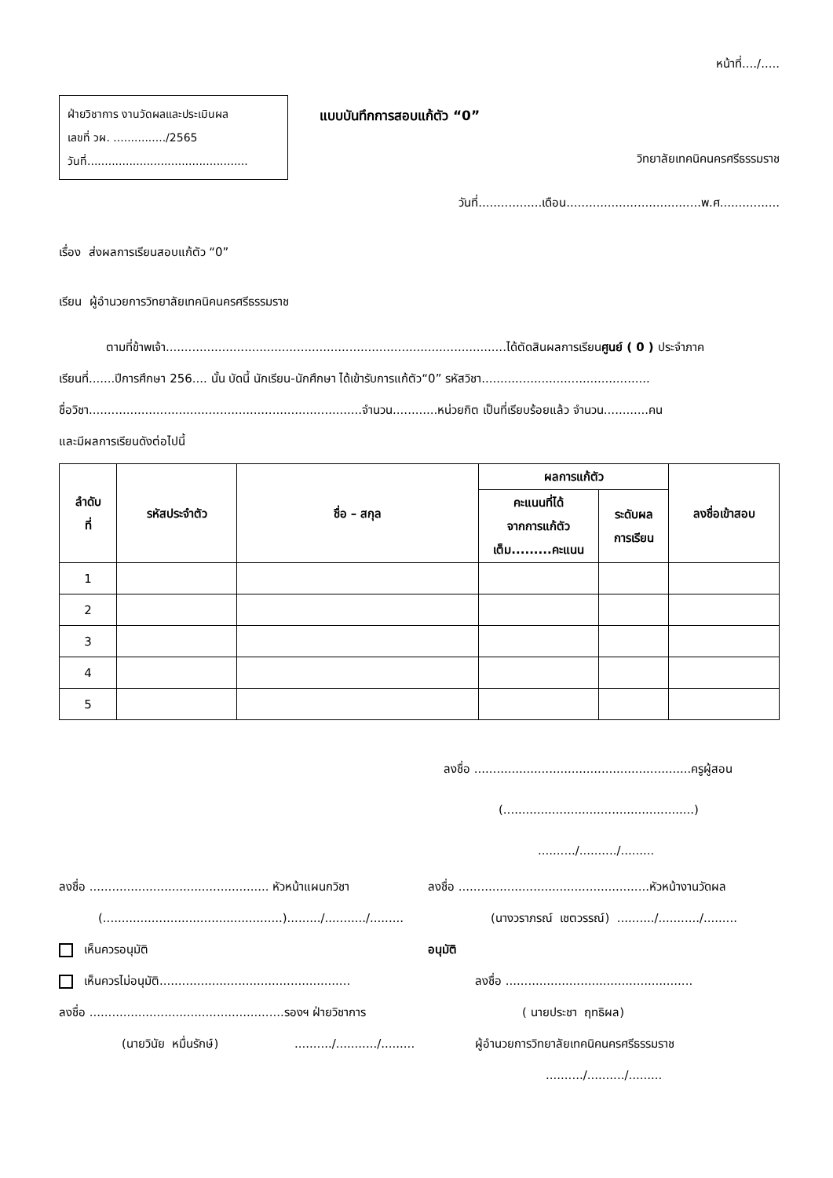หน้าที่..../.....
ฝ่ายวิชาการ งานวัดผลและประเมินผล
เลขที่ วผ. .............../2565
วันที่..............................................
แบบบันทึกการสอบแก้ตัว “0”
วิทยาลัยเทคนิคนครศรีธรรมราช
วันที่.................เดือน....................................พ.ศ................
เรื่อง ส่งผลการเรียนสอบแก้ตัว “0”
เรียน ผู้อำนวยการวิทยาลัยเทคนิคนครศรีธรรมราช
ตามที่ข้าพเจ้า...........................................................................................ได้ตัดสินผลการเรียนศูนย์ ( 0 ) ประจำภาค
เรียนที่.......ปีการศึกษา 256.... นั้น บัดนี้ นักเรียน-นักศึกษา ได้เข้ารับการแก้ตัว“0” รหัสวิชา.............................................
ชื่อวิชา.........................................................................จำนวน............หน่วยกิต เป็นที่เรียบร้อยแล้ว จำนวน............คน
และมีผลการเรียนดังต่อไปนี้
| ลำดับ ที่ | รหัสประจำตัว | ชื่อ – สกุล | ผลการแก้ตัว | | ลงชื่อเข้าสอบ |
| --- | --- | --- | --- | --- | --- |
| | | | คะแนนที่ได้ จากการแก้ตัว เต็ม.........คะแนน | ระดับผล การเรียน | |
| 1 | | | | | |
| 2 | | | | | |
| 3 | | | | | |
| 4 | | | | | |
| 5 | | | | | |
ลงชื่อ ..........................................................ครูผู้สอน
(...................................................)
........../........../.........
ลงชื่อ ................................................ หัวหน้าแผนกวิชา ลงชื่อ ...................................................หัวหน้างานวัดผล
(................................................)........./.........../......... (นางวราภรณ์ เชตวรรณ์) ........../.........../.........
เห็นควรอนุมัติ อนุมัติ
เห็นควรไม่อนุมัติ................................................... ลงชื่อ ..................................................
ลงชื่อ ....................................................รองฯ ฝ่ายวิชาการ ( นายประชา ฤทธิผล)
(นายวินัย หมื่นรักษ์)........../.........../......... ผู้อำนวยการวิทยาลัยเทคนิคนครศรีธรรมราช
........../........../.........